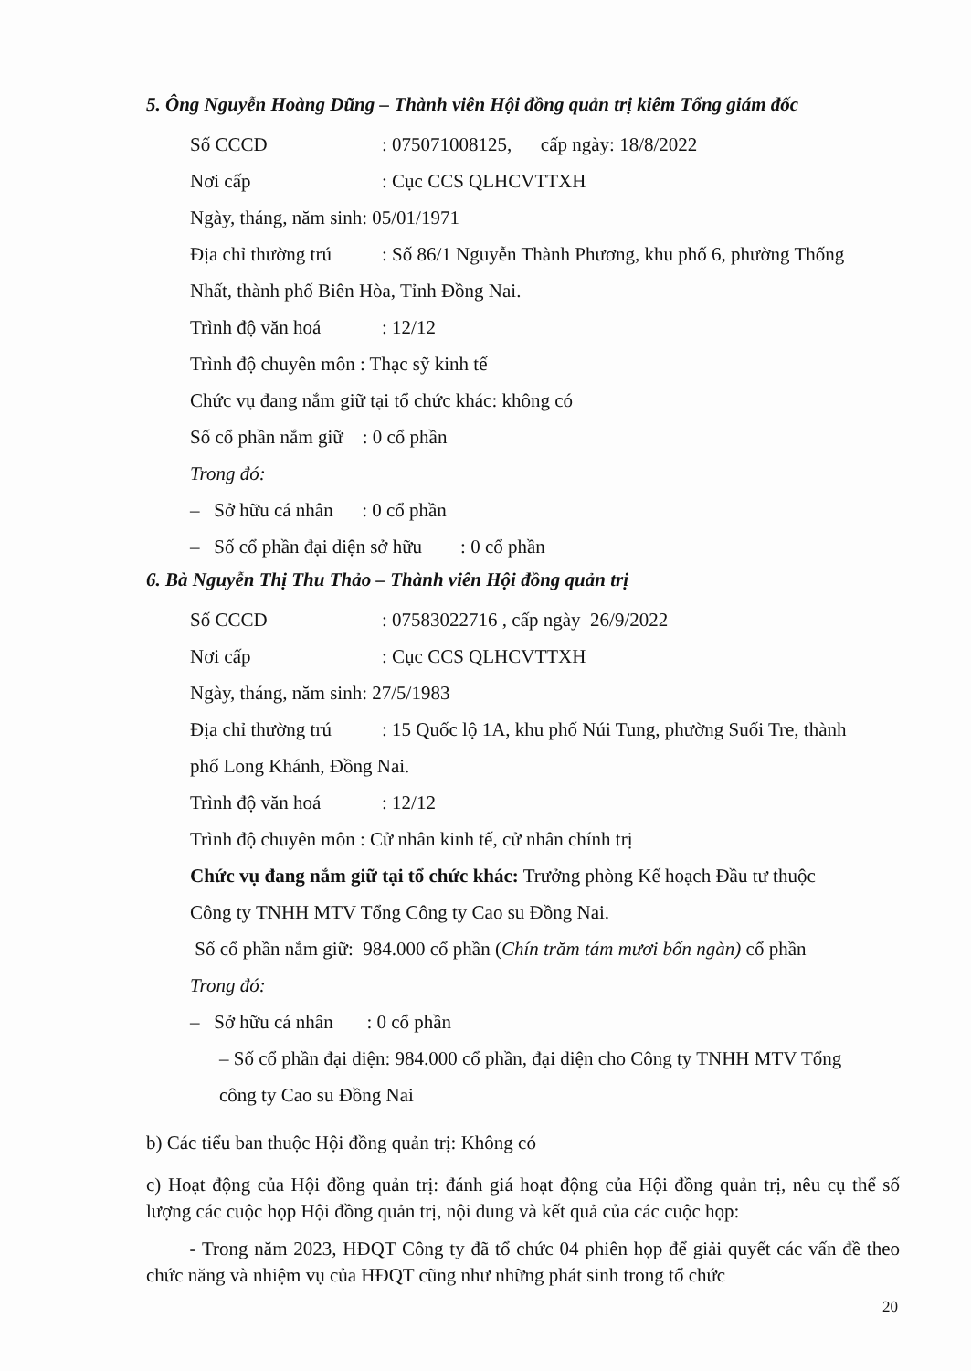5. Ông Nguyễn Hoàng Dũng – Thành viên Hội đồng quản trị kiêm Tổng giám đốc
Số CCCD: 075071008125, cấp ngày: 18/8/2022
Nơi cấp: Cục CCS QLHCVTTXH
Ngày, tháng, năm sinh: 05/01/1971
Địa chỉ thường trú: Số 86/1 Nguyễn Thành Phương, khu phố 6, phường Thống
Nhất, thành phố Biên Hòa, Tỉnh Đồng Nai.
Trình độ văn hoá: 12/12
Trình độ chuyên môn : Thạc sỹ kinh tế
Chức vụ đang nắm giữ tại tổ chức khác: không có
Số cổ phần nắm giữ : 0 cổ phần
Trong đó:
– Sở hữu cá nhân : 0 cổ phần
– Số cổ phần đại diện sở hữu : 0 cổ phần
6. Bà Nguyễn Thị Thu Thảo – Thành viên Hội đồng quản trị
Số CCCD: 07583022716 , cấp ngày 26/9/2022
Nơi cấp: Cục CCS QLHCVTTXH
Ngày, tháng, năm sinh: 27/5/1983
Địa chỉ thường trú: 15 Quốc lộ 1A, khu phố Núi Tung, phường Suối Tre, thành
phố Long Khánh, Đồng Nai.
Trình độ văn hoá: 12/12
Trình độ chuyên môn : Cử nhân kinh tế, cử nhân chính trị
Chức vụ đang nắm giữ tại tổ chức khác: Trưởng phòng Kế hoạch Đầu tư thuộc
Công ty TNHH MTV Tổng Công ty Cao su Đồng Nai.
Số cổ phần nắm giữ: 984.000 cổ phần (Chín trăm tám mươi bốn ngàn) cổ phần
Trong đó:
– Sở hữu cá nhân : 0 cổ phần
– Số cổ phần đại diện: 984.000 cổ phần, đại diện cho Công ty TNHH MTV Tổng
công ty Cao su Đồng Nai
b) Các tiểu ban thuộc Hội đồng quản trị: Không có
c) Hoạt động của Hội đồng quản trị: đánh giá hoạt động của Hội đồng quản trị, nêu cụ thể số lượng các cuộc họp Hội đồng quản trị, nội dung và kết quả của các cuộc họp:
- Trong năm 2023, HĐQT Công ty đã tổ chức 04 phiên họp để giải quyết các vấn đề theo chức năng và nhiệm vụ của HĐQT cũng như những phát sinh trong tổ chức
20